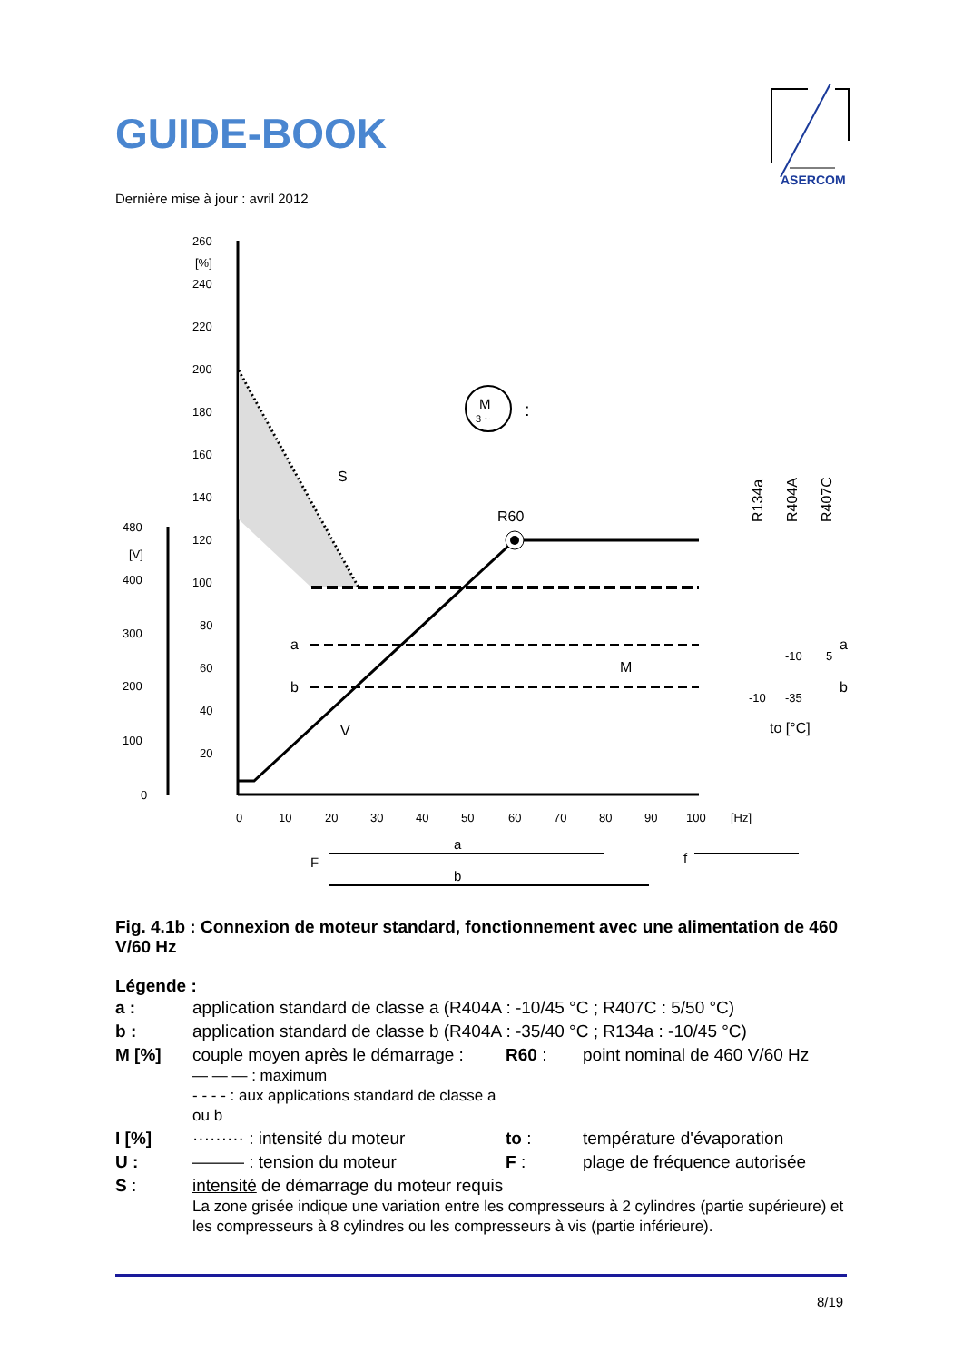GUIDE-BOOK
ASERCOM
Dernière mise à jour : avril 2012
260
[%]
240
220
200
180
160
140
120
100
80
60
40
20
480
[V]
400
300
200
100
0
0
10
20
30
40
50
60
70
80
90
100
[Hz]
R60
S
a
b
V
M
M
3 ~
:
R134a
R404A
R407C
a
b
-10
5
-10
-35
to [°C]
a
b
F
f
Fig. 4.1b : Connexion de moteur standard, fonctionnement avec une alimentation de 460 V/60 Hz
Légende :
| a : | application standard de classe a (R404A : -10/45 °C ; R407C : 5/50 °C) | | |
| b : | application standard de classe b (R404A : -35/40 °C ; R134a : -10/45 °C) | | |
| M [%] | couple moyen après le démarrage : — — — : maximum - - - - : aux applications standard de classe a ou b | R60 : | point nominal de 460 V/60 Hz |
| I [%] | ········· : intensité du moteur | to : | température d'évaporation |
| U : | ——— : tension du moteur | F : | plage de fréquence autorisée |
| S : | intensité de démarrage du moteur requis La zone grisée indique une variation entre les compresseurs à 2 cylindres (partie supérieure) et les compresseurs à 8 cylindres ou les compresseurs à vis (partie inférieure). | | |
8/19